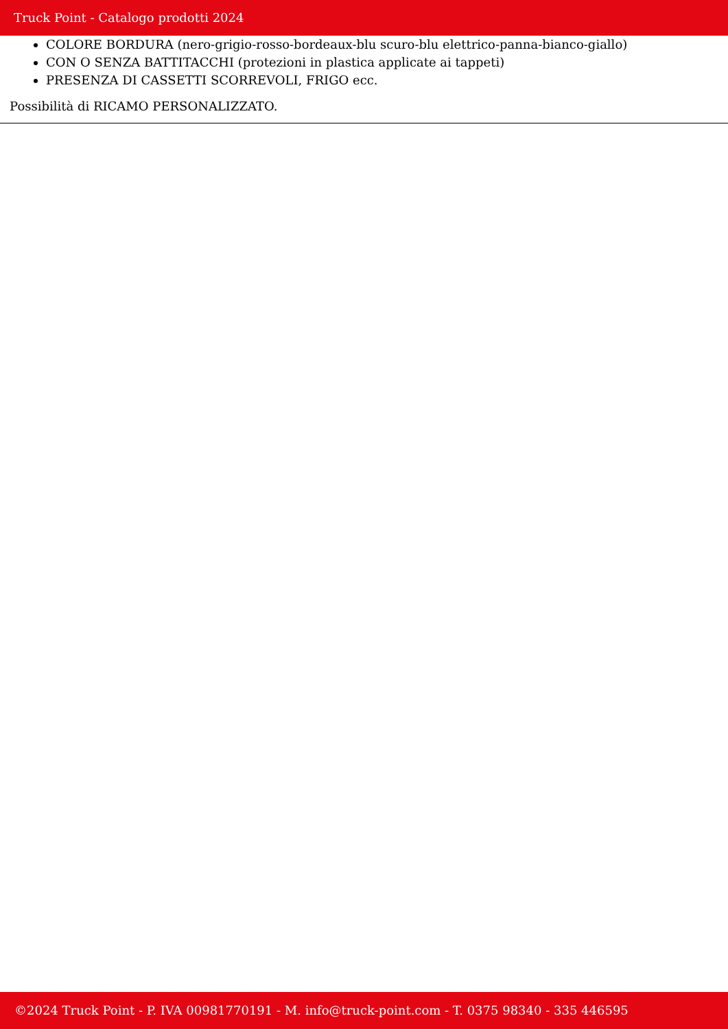Truck Point - Catalogo prodotti 2024
COLORE BORDURA (nero-grigio-rosso-bordeaux-blu scuro-blu elettrico-panna-bianco-giallo)
CON O SENZA BATTITACCHI (protezioni in plastica applicate ai tappeti)
PRESENZA DI CASSETTI SCORREVOLI, FRIGO ecc.
Possibilità di RICAMO PERSONALIZZATO.
©2024 Truck Point - P. IVA 00981770191 - M. info@truck-point.com - T. 0375 98340 - 335 446595